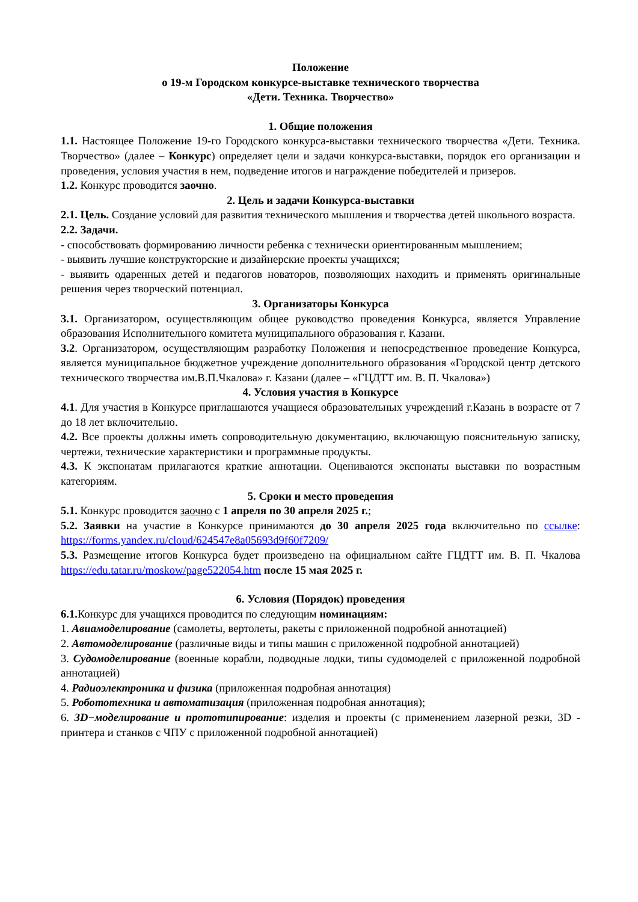Положение
о 19-м Городском конкурсе-выставке технического творчества
«Дети. Техника. Творчество»
1. Общие положения
1.1. Настоящее Положение 19-го Городского конкурса-выставки технического творчества «Дети. Техника. Творчество» (далее – Конкурс) определяет цели и задачи конкурса-выставки, порядок его организации и проведения, условия участия в нем, подведение итогов и награждение победителей и призеров.
1.2. Конкурс проводится заочно.
2. Цель и задачи Конкурса-выставки
2.1. Цель. Создание условий для развития технического мышления и творчества детей школьного возраста.
2.2. Задачи.
- способствовать формированию личности ребенка с технически ориентированным мышлением;
- выявить лучшие конструкторские и дизайнерские проекты учащихся;
- выявить одаренных детей и педагогов новаторов, позволяющих находить и применять оригинальные решения через творческий потенциал.
3. Организаторы Конкурса
3.1. Организатором, осуществляющим общее руководство проведения Конкурса, является Управление образования Исполнительного комитета муниципального образования г. Казани.
3.2. Организатором, осуществляющим разработку Положения и непосредственное проведение Конкурса, является муниципальное бюджетное учреждение дополнительного образования «Городской центр детского технического творчества им.В.П.Чкалова» г. Казани (далее – «ГЦДТТ им. В. П. Чкалова»)
4. Условия участия в Конкурсе
4.1. Для участия в Конкурсе приглашаются учащиеся образовательных учреждений г.Казань в возрасте от 7 до 18 лет включительно.
4.2. Все проекты должны иметь сопроводительную документацию, включающую пояснительную записку, чертежи, технические характеристики и программные продукты.
4.3. К экспонатам прилагаются краткие аннотации. Оцениваются экспонаты выставки по возрастным категориям.
5. Сроки и место проведения
5.1. Конкурс проводится заочно с 1 апреля по 30 апреля 2025 г.;
5.2. Заявки на участие в Конкурсе принимаются до 30 апреля 2025 года включительно по ссылке: https://forms.yandex.ru/cloud/624547e8a05693d9f60f7209/
5.3. Размещение итогов Конкурса будет произведено на официальном сайте ГЦДТТ им. В. П. Чкалова https://edu.tatar.ru/moskow/page522054.htm после 15 мая 2025 г.
6. Условия (Порядок) проведения
6.1. Конкурс для учащихся проводится по следующим номинациям:
1. Авиамоделирование (самолеты, вертолеты, ракеты с приложенной подробной аннотацией)
2. Автомоделирование (различные виды и типы машин с приложенной подробной аннотацией)
3. Судомоделирование (военные корабли, подводные лодки, типы судомоделей с приложенной подробной аннотацией)
4. Радиоэлектроника и физика (приложенная подробная аннотация)
5. Робототехника и автоматизация (приложенная подробная аннотация);
6. 3D−моделирование и прототипирование: изделия и проекты (с применением лазерной резки, 3D - принтера и станков с ЧПУ с приложенной подробной аннотацией)